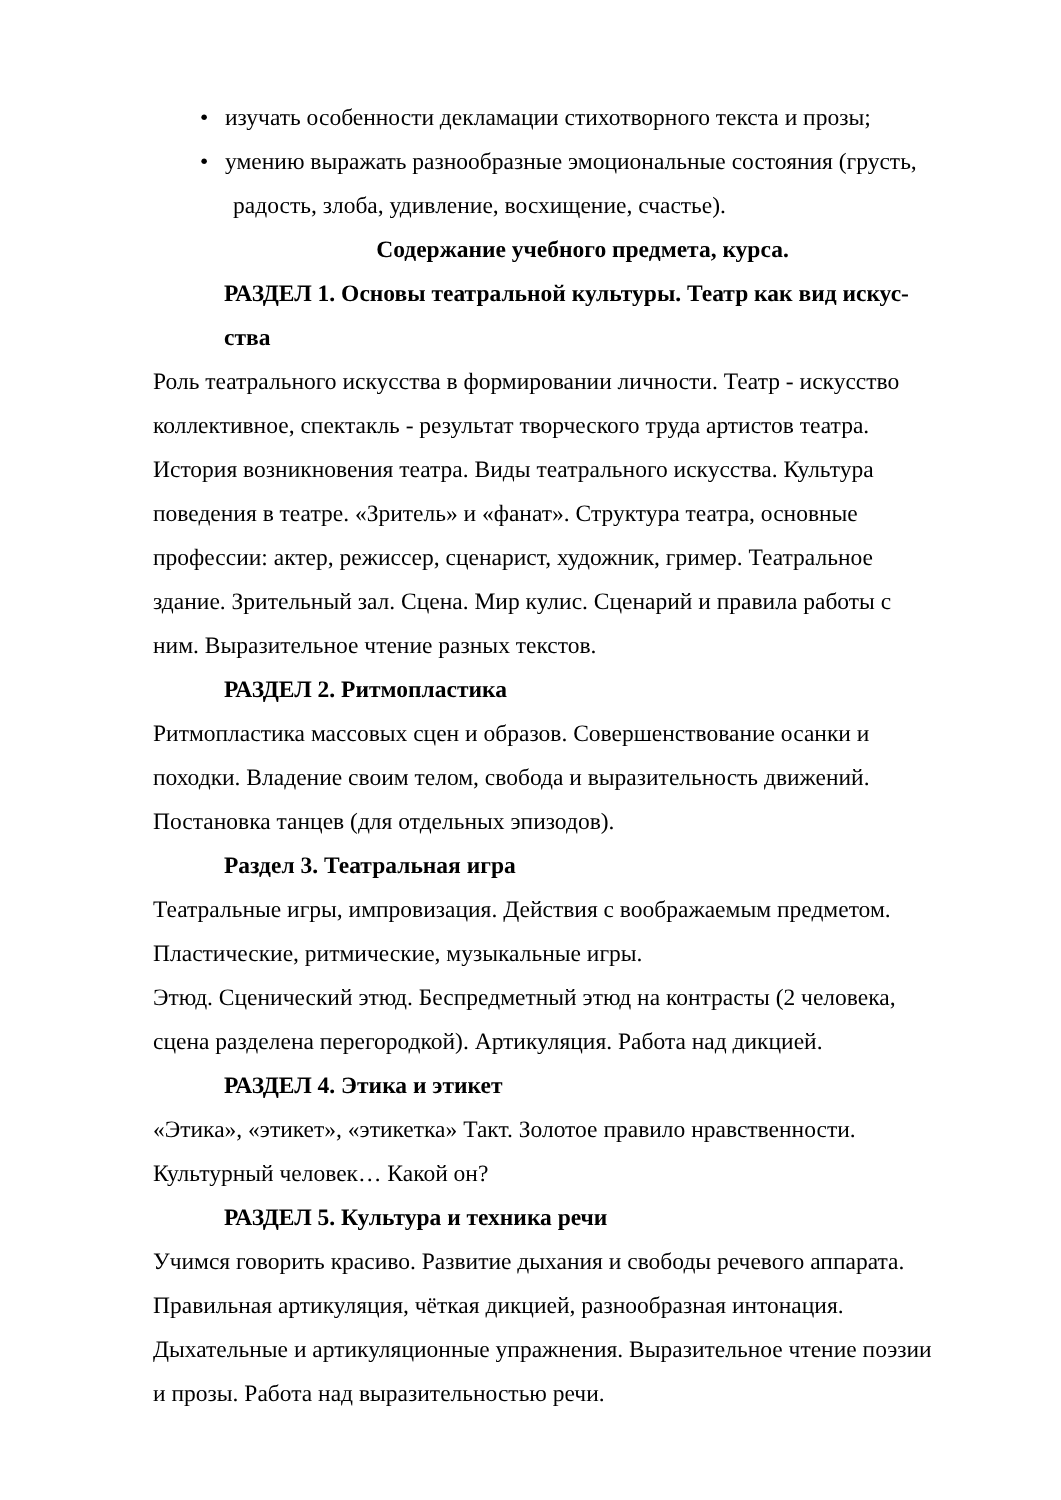• изучать особенности декламации стихотворного текста и прозы;
• умению выражать разнообразные эмоциональные состояния (грусть,
радость, злоба, удивление, восхищение, счастье).
Содержание учебного предмета, курса.
РАЗДЕЛ 1. Основы театральной культуры. Театр как вид искус-
ства
Роль театрального искусства в формировании личности. Театр - искусство коллективное, спектакль - результат творческого труда артистов театра. История возникновения театра. Виды театрального искусства. Культура поведения в театре. «Зритель» и «фанат». Структура театра, основные профессии: актер, режиссер, сценарист, художник, гример. Театральное здание. Зрительный зал. Сцена. Мир кулис. Сценарий и правила работы с ним. Выразительное чтение разных текстов.
РАЗДЕЛ 2. Ритмопластика
Ритмопластика массовых сцен и образов. Совершенствование осанки и походки. Владение своим телом, свобода и выразительность движений. Постановка танцев (для отдельных эпизодов).
Раздел 3. Театральная игра
Театральные игры, импровизация. Действия с воображаемым предметом. Пластические, ритмические, музыкальные игры.
Этюд. Сценический этюд. Беспредметный этюд на контрасты (2 человека, сцена разделена перегородкой). Артикуляция. Работа над дикцией.
РАЗДЕЛ 4. Этика и этикет
«Этика», «этикет», «этикетка» Такт. Золотое правило нравственности. Культурный человек… Какой он?
РАЗДЕЛ 5. Культура и техника речи
Учимся говорить красиво. Развитие дыхания и свободы речевого аппарата. Правильная артикуляция, чёткая дикцией, разнообразная интонация. Дыхательные и артикуляционные упражнения. Выразительное чтение поэзии и прозы. Работа над выразительностью речи.